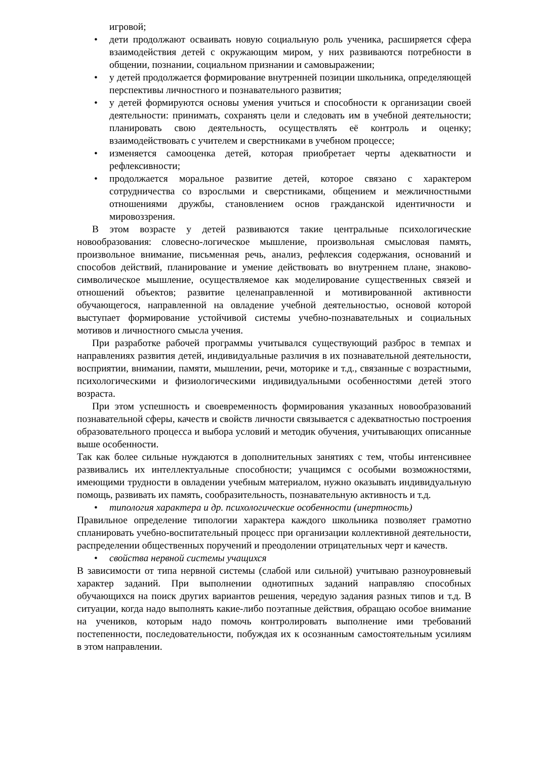игровой;
• дети продолжают осваивать новую социальную роль ученика, расширяется сфера взаимодействия детей с окружающим миром, у них развиваются потребности в общении, познании, социальном признании и самовыражении;
• у детей продолжается формирование внутренней позиции школьника, определяющей перспективы личностного и познавательного развития;
• у детей формируются основы умения учиться и способности к организации своей деятельности: принимать, сохранять цели и следовать им в учебной деятельности; планировать свою деятельность, осуществлять её контроль и оценку; взаимодействовать с учителем и сверстниками в учебном процессе;
• изменяется самооценка детей, которая приобретает черты адекватности и рефлексивности;
• продолжается моральное развитие детей, которое связано с характером сотрудничества со взрослыми и сверстниками, общением и межличностными отношениями дружбы, становлением основ гражданской идентичности и мировоззрения.
В этом возрасте у детей развиваются такие центральные психологические новообразования: словесно-логическое мышление, произвольная смысловая память, произвольное внимание, письменная речь, анализ, рефлексия содержания, оснований и способов действий, планирование и умение действовать во внутреннем плане, знаково-символическое мышление, осуществляемое как моделирование существенных связей и отношений объектов; развитие целенаправленной и мотивированной активности обучающегося, направленной на овладение учебной деятельностью, основой которой выступает формирование устойчивой системы учебно-познавательных и социальных мотивов и личностного смысла учения.
При разработке рабочей программы учитывался существующий разброс в темпах и направлениях развития детей, индивидуальные различия в их познавательной деятельности, восприятии, внимании, памяти, мышлении, речи, моторике и т.д., связанные с возрастными, психологическими и физиологическими индивидуальными особенностями детей этого возраста.
При этом успешность и своевременность формирования указанных новообразований познавательной сферы, качеств и свойств личности связывается с адекватностью построения образовательного процесса и выбора условий и методик обучения, учитывающих описанные выше особенности.
Так как более сильные нуждаются в дополнительных занятиях с тем, чтобы интенсивнее развивались их интеллектуальные способности; учащимся с особыми возможностями, имеющими трудности в овладении учебным материалом, нужно оказывать индивидуальную помощь, развивать их память, сообразительность, познавательную активность и т.д.
• типология характера и др. психологические особенности (инертность)
Правильное определение типологии характера каждого школьника позволяет грамотно спланировать учебно-воспитательный процесс при организации коллективной деятельности, распределении общественных поручений и преодолении отрицательных черт и качеств.
• свойства нервной системы учащихся
В зависимости от типа нервной системы (слабой или сильной) учитываю разноуровневый характер заданий. При выполнении однотипных заданий направляю способных обучающихся на поиск других вариантов решения, чередую задания разных типов и т.д. В ситуации, когда надо выполнять какие-либо поэтапные действия, обращаю особое внимание на учеников, которым надо помочь контролировать выполнение ими требований постепенности, последовательности, побуждая их к осознанным самостоятельным усилиям в этом направлении.